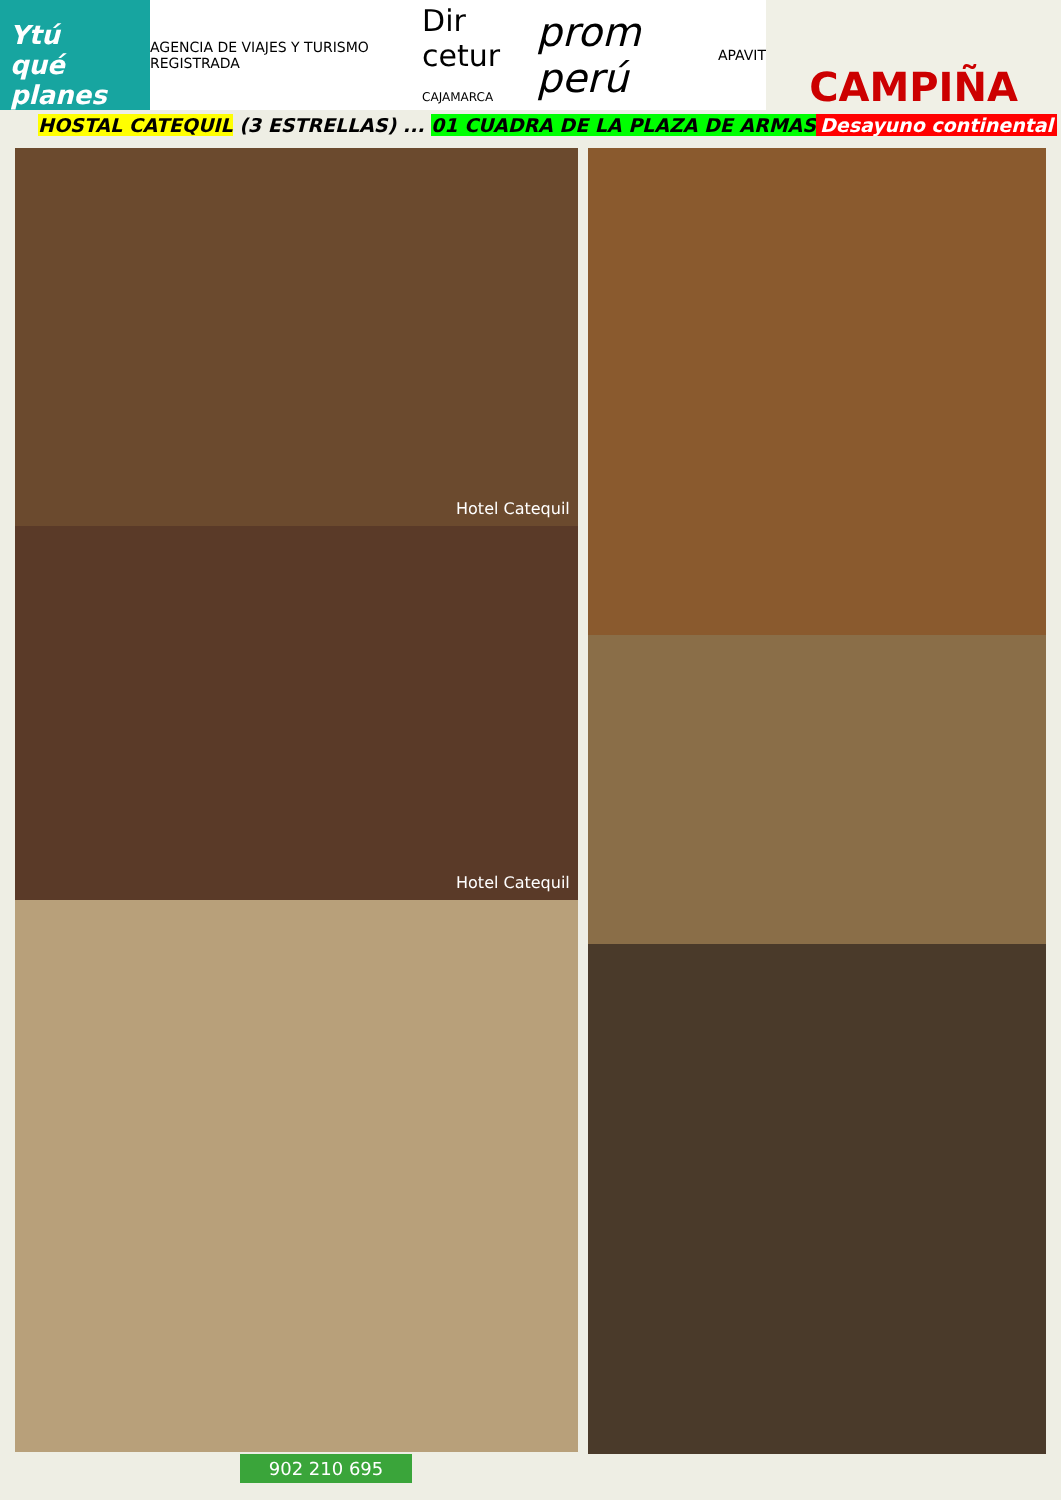Ytú
qué planes
AGENCIA DE VIAJES Y TURISMO REGISTRADA Dir cetur
CAJAMARCA prom perú APAVIT
CAMPIÑA
HOSTAL CATEQUIL (3 ESTRELLAS) ... 01 CUADRA DE LA PLAZA DE ARMAS Desayuno continental
Hotel Catequil
Hotel Catequil
902 210 695